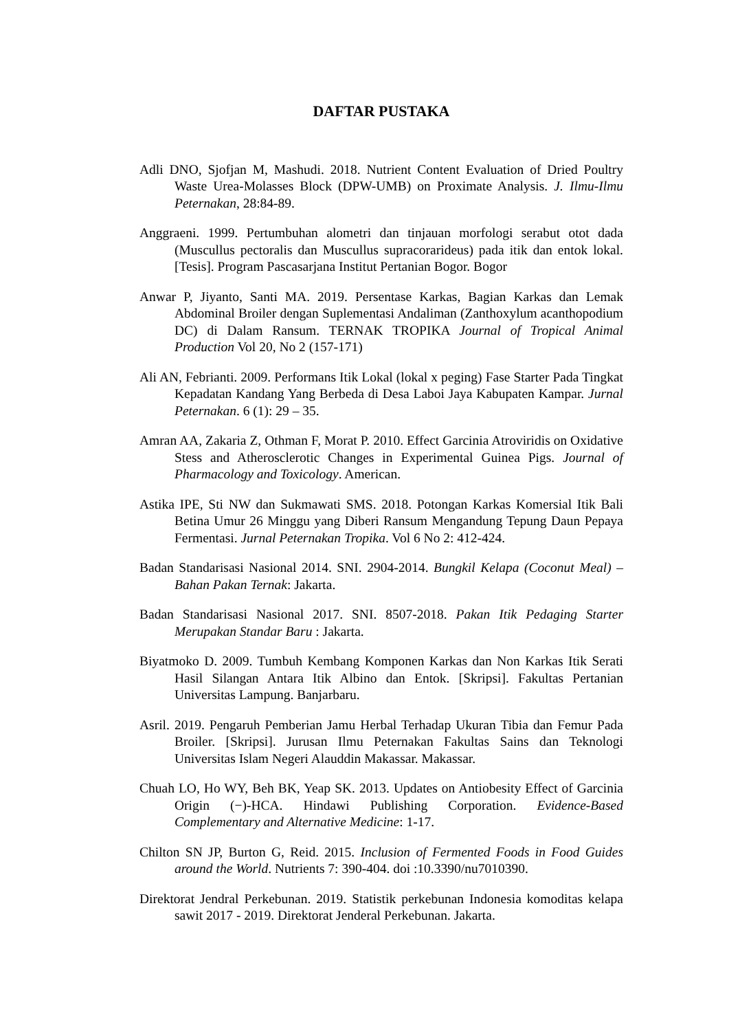DAFTAR PUSTAKA
Adli DNO, Sjofjan M, Mashudi. 2018. Nutrient Content Evaluation of Dried Poultry Waste Urea-Molasses Block (DPW-UMB) on Proximate Analysis. J. Ilmu-Ilmu Peternakan, 28:84-89.
Anggraeni. 1999. Pertumbuhan alometri dan tinjauan morfologi serabut otot dada (Muscullus pectoralis dan Muscullus supracorarideus) pada itik dan entok lokal. [Tesis]. Program Pascasarjana Institut Pertanian Bogor. Bogor
Anwar P, Jiyanto, Santi MA. 2019. Persentase Karkas, Bagian Karkas dan Lemak Abdominal Broiler dengan Suplementasi Andaliman (Zanthoxylum acanthopodium DC) di Dalam Ransum. TERNAK TROPIKA Journal of Tropical Animal Production Vol 20, No 2 (157-171)
Ali AN, Febrianti. 2009. Performans Itik Lokal (lokal x peging) Fase Starter Pada Tingkat Kepadatan Kandang Yang Berbeda di Desa Laboi Jaya Kabupaten Kampar. Jurnal Peternakan. 6 (1): 29 – 35.
Amran AA, Zakaria Z, Othman F, Morat P. 2010. Effect Garcinia Atroviridis on Oxidative Stess and Atherosclerotic Changes in Experimental Guinea Pigs. Journal of Pharmacology and Toxicology. American.
Astika IPE, Sti NW dan Sukmawati SMS. 2018. Potongan Karkas Komersial Itik Bali Betina Umur 26 Minggu yang Diberi Ransum Mengandung Tepung Daun Pepaya Fermentasi. Jurnal Peternakan Tropika. Vol 6 No 2: 412-424.
Badan Standarisasi Nasional 2014. SNI. 2904-2014. Bungkil Kelapa (Coconut Meal) – Bahan Pakan Ternak: Jakarta.
Badan Standarisasi Nasional 2017. SNI. 8507-2018. Pakan Itik Pedaging Starter Merupakan Standar Baru : Jakarta.
Biyatmoko D. 2009. Tumbuh Kembang Komponen Karkas dan Non Karkas Itik Serati Hasil Silangan Antara Itik Albino dan Entok. [Skripsi]. Fakultas Pertanian Universitas Lampung. Banjarbaru.
Asril. 2019. Pengaruh Pemberian Jamu Herbal Terhadap Ukuran Tibia dan Femur Pada Broiler. [Skripsi]. Jurusan Ilmu Peternakan Fakultas Sains dan Teknologi Universitas Islam Negeri Alauddin Makassar. Makassar.
Chuah LO, Ho WY, Beh BK, Yeap SK. 2013. Updates on Antiobesity Effect of Garcinia Origin (−)-HCA. Hindawi Publishing Corporation. Evidence-Based Complementary and Alternative Medicine: 1-17.
Chilton SN JP, Burton G, Reid. 2015. Inclusion of Fermented Foods in Food Guides around the World. Nutrients 7: 390-404. doi :10.3390/nu7010390.
Direktorat Jendral Perkebunan. 2019. Statistik perkebunan Indonesia komoditas kelapa sawit 2017 - 2019. Direktorat Jenderal Perkebunan. Jakarta.